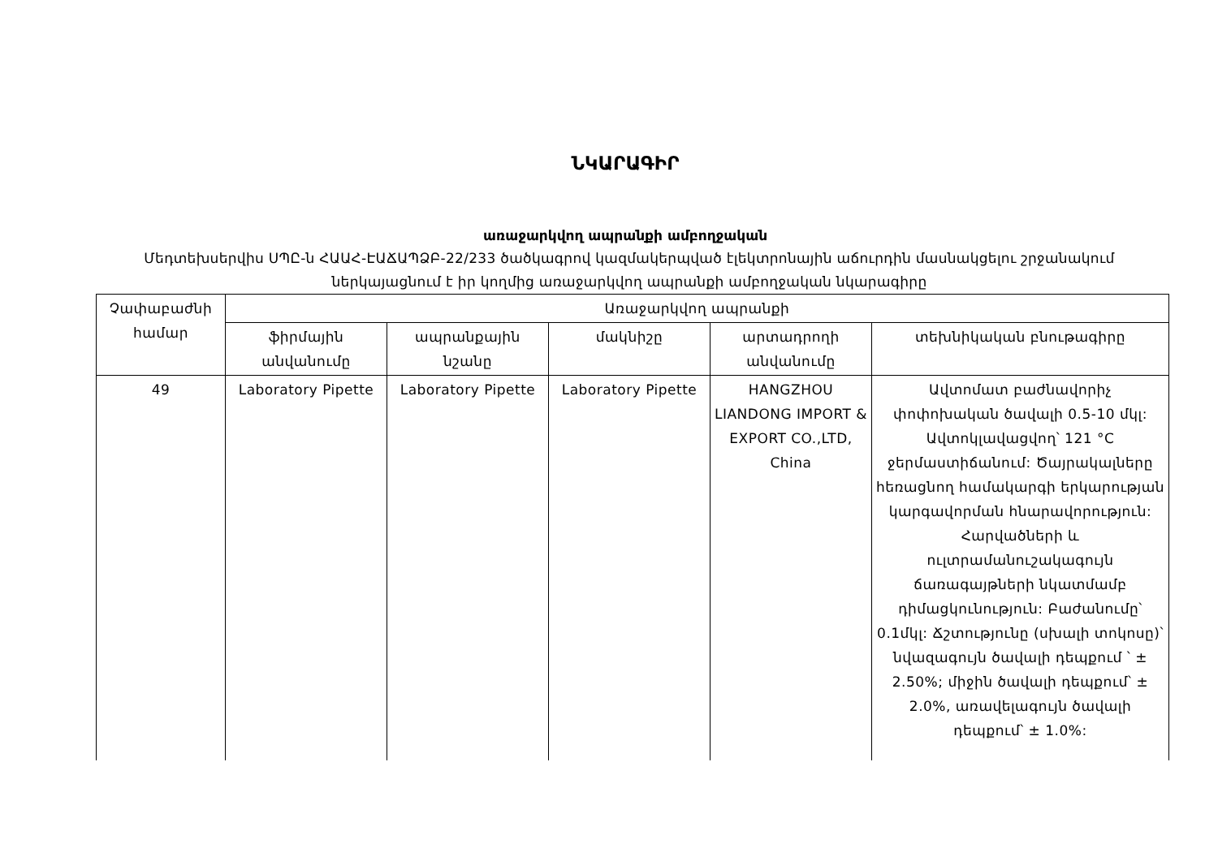ՆԿԱՐԱԳԻՐ
առաջարկվող ապրանքի ամբողջական
Մեդտեխսերվիս ՍՊԸ-ն ՀԱԱՀ-ԷԱՃԱՊՁԲ-22/233 ծածկագրով կազմակերպված էլեկտրոնային աճուրդին մասնակցելու շրջանակում ներկայացնում է իր կողմից առաջարկվող ապրանքի ամբողջական նկարագիրը
| Չափաբաժնի համար | Առաջարկվող ապրանքի | | | | |
| --- | --- | --- | --- | --- | --- |
| | ֆիրմային անվանումը | ապրանքային նշանը | մակնիշը | արտադրողի անվանումը | տեխնիկական բնութագիրը |
| 49 | Laboratory Pipette | Laboratory Pipette | Laboratory Pipette | HANGZHOU LIANDONG IMPORT & EXPORT CO.,LTD, China | Ավտոմատ բաժնավորիչ փոփոխական ծավալի 0.5-10 մկլ: Ավտոկլավացվող՝ 121 °C ջերմաստիճանում: Ծայրակալները հեռացնող համակարգի երկարության կարգավորման հնարավորություն: Հարվածների և ուլտրամանուշակագույն ճառագայթների նկատմամբ դիմացկունություն: Բաժանումը՝ 0.1մկլ: Ճշտությունը (սխալի տոկոսը)՝ նվազագույն ծավալի դեպքում ՝ ± 2.50%; միջին ծավալի դեպքում՝ ± 2.0%, առավելագույն ծավալի դեպքում՝ ± 1.0%: |